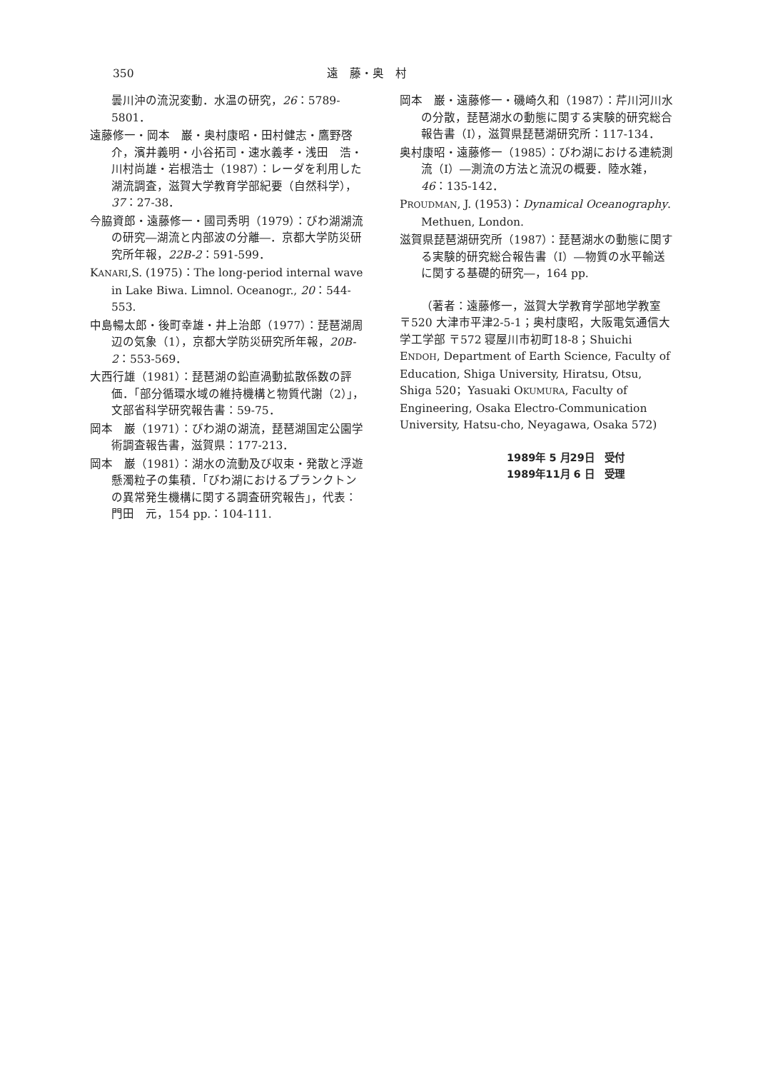350 遠　藤・奥　村
曇川沖の流況変動．水温の研究，26：5789-5801．
遠藤修一・岡本　巌・奥村康昭・田村健志・鷹野啓介，濱井義明・小谷拓司・速水義孝・浅田　浩・川村尚雄・岩根浩士（1987）：レーダを利用した湖流調査，滋賀大学教育学部紀要（自然科学），37：27-38．
今脇資郎・遠藤修一・國司秀明（1979）：びわ湖湖流の研究―湖流と内部波の分離―．京都大学防災研究所年報，22B-2：591-599．
KANARI,S. (1975)：The long-period internal wave in Lake Biwa. Limnol. Oceanogr., 20：544-553.
中島暢太郎・後町幸雄・井上治郎（1977）：琵琶湖周辺の気象（1），京都大学防災研究所年報，20B-2：553-569．
大西行雄（1981）：琵琶湖の鉛直渦動拡散係数の評価．「部分循環水域の維持機構と物質代謝（2）」，文部省科学研究報告書：59-75．
岡本　巌（1971）：びわ湖の湖流，琵琶湖国定公園学術調査報告書，滋賀県：177-213．
岡本　巌（1981）：湖水の流動及び収束・発散と浮遊懸濁粒子の集積．「びわ湖におけるプランクトンの異常発生機構に関する調査研究報告」，代表：門田　元，154 pp.：104-111.
岡本　巌・遠藤修一・磯崎久和（1987）：芹川河川水の分散，琵琶湖水の動態に関する実験的研究総合報告書（I），滋賀県琵琶湖研究所：117-134．
奥村康昭・遠藤修一（1985）：びわ湖における連続測流（I）―測流の方法と流況の概要．陸水雑，46：135-142．
PROUDMAN, J. (1953)：Dynamical Oceanography. Methuen, London.
滋賀県琵琶湖研究所（1987）：琵琶湖水の動態に関する実験的研究総合報告書（I）―物質の水平輸送に関する基礎的研究―，164 pp.
（著者：遠藤修一，滋賀大学教育学部地学教室 〒520 大津市平津2-5-1；奥村康昭，大阪電気通信大学工学部 〒572 寝屋川市初町18-8；Shuichi ENDOH, Department of Earth Science, Faculty of Education, Shiga University, Hiratsu, Otsu, Shiga 520；Yasuaki OKUMURA, Faculty of Engineering, Osaka Electro-Communication University, Hatsu-cho, Neyagawa, Osaka 572)
1989年 5 月29日　受付
1989年11月 6 日　受理